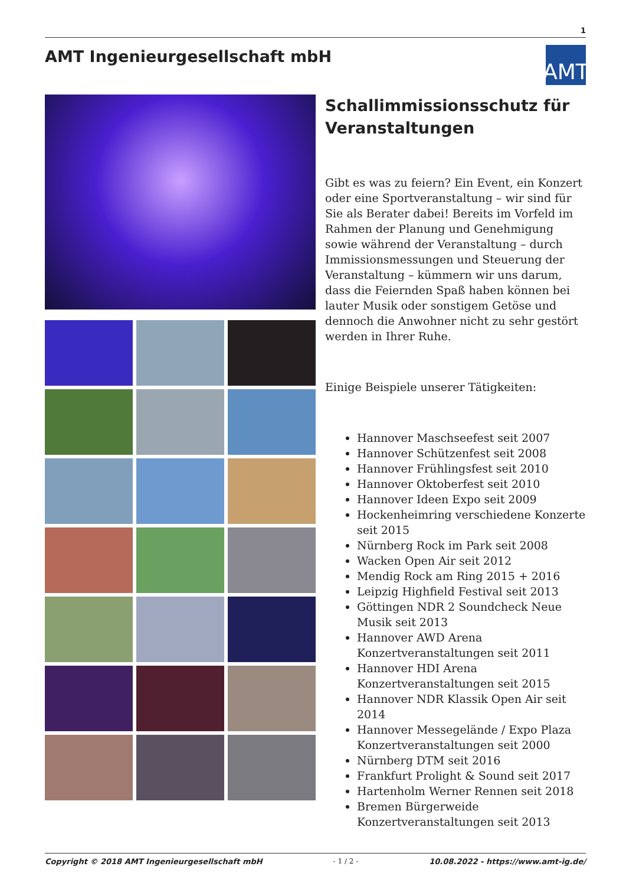1
AMT Ingenieurgesellschaft mbH
AMT
Schallimmissionsschutz für Veranstaltungen
Gibt es was zu feiern? Ein Event, ein Konzert oder eine Sportveranstaltung – wir sind für Sie als Berater dabei! Bereits im Vorfeld im Rahmen der Planung und Genehmigung sowie während der Veranstaltung – durch Immissionsmessungen und Steuerung der Veranstaltung – kümmern wir uns darum, dass die Feiernden Spaß haben können bei lauter Musik oder sonstigem Getöse und dennoch die Anwohner nicht zu sehr gestört werden in Ihrer Ruhe.
Einige Beispiele unserer Tätigkeiten:
Hannover Maschseefest seit 2007
Hannover Schützenfest seit 2008
Hannover Frühlingsfest seit 2010
Hannover Oktoberfest seit 2010
Hannover Ideen Expo seit 2009
Hockenheimring verschiedene Konzerte seit 2015
Nürnberg Rock im Park seit 2008
Wacken Open Air seit 2012
Mendig Rock am Ring 2015 + 2016
Leipzig Highfield Festival seit 2013
Göttingen NDR 2 Soundcheck Neue Musik seit 2013
Hannover AWD Arena Konzertveranstaltungen seit 2011
Hannover HDI Arena Konzertveranstaltungen seit 2015
Hannover NDR Klassik Open Air seit 2014
Hannover Messegelände / Expo Plaza Konzertveranstaltungen seit 2000
Nürnberg DTM seit 2016
Frankfurt Prolight & Sound seit 2017
Hartenholm Werner Rennen seit 2018
Bremen Bürgerweide Konzertveranstaltungen seit 2013
Copyright © 2018 AMT Ingenieurgesellschaft mbH - 1 / 2 - 10.08.2022 - https://www.amt-ig.de/